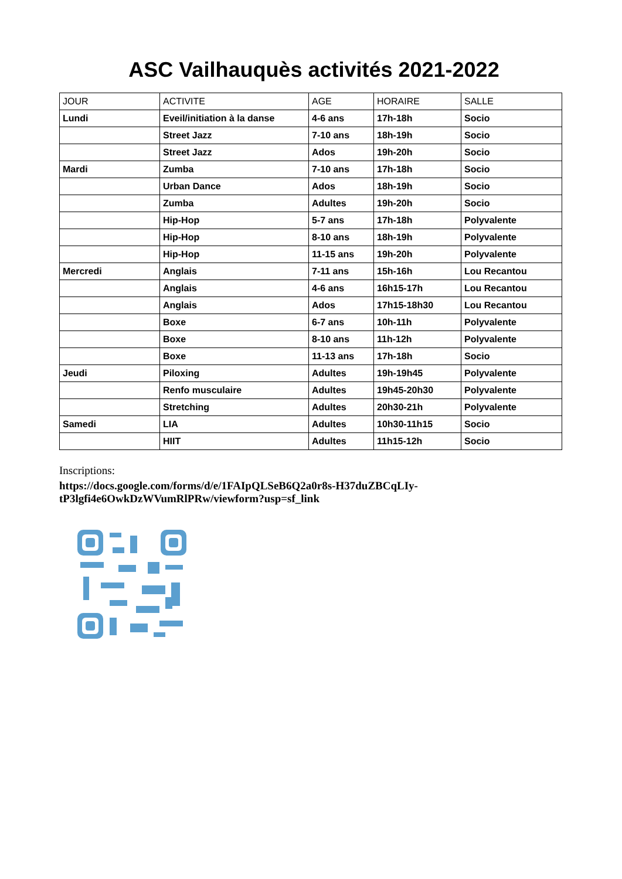ASC Vailhauquès activités 2021-2022
| JOUR | ACTIVITE | AGE | HORAIRE | SALLE |
| --- | --- | --- | --- | --- |
| Lundi | Eveil/initiation à la danse | 4-6 ans | 17h-18h | Socio |
| | Street Jazz | 7-10 ans | 18h-19h | Socio |
| | Street Jazz | Ados | 19h-20h | Socio |
| Mardi | Zumba | 7-10 ans | 17h-18h | Socio |
| | Urban Dance | Ados | 18h-19h | Socio |
| | Zumba | Adultes | 19h-20h | Socio |
| | Hip-Hop | 5-7 ans | 17h-18h | Polyvalente |
| | Hip-Hop | 8-10 ans | 18h-19h | Polyvalente |
| | Hip-Hop | 11-15 ans | 19h-20h | Polyvalente |
| Mercredi | Anglais | 7-11 ans | 15h-16h | Lou Recantou |
| | Anglais | 4-6 ans | 16h15-17h | Lou Recantou |
| | Anglais | Ados | 17h15-18h30 | Lou Recantou |
| | Boxe | 6-7 ans | 10h-11h | Polyvalente |
| | Boxe | 8-10 ans | 11h-12h | Polyvalente |
| | Boxe | 11-13 ans | 17h-18h | Socio |
| Jeudi | Piloxing | Adultes | 19h-19h45 | Polyvalente |
| | Renfo musculaire | Adultes | 19h45-20h30 | Polyvalente |
| | Stretching | Adultes | 20h30-21h | Polyvalente |
| Samedi | LIA | Adultes | 10h30-11h15 | Socio |
| | HIIT | Adultes | 11h15-12h | Socio |
Inscriptions:
https://docs.google.com/forms/d/e/1FAIpQLSeB6Q2a0r8s-H37duZBCqLIy-
tP3lgfi4e6OwkDzWVumRlPRw/viewform?usp=sf_link